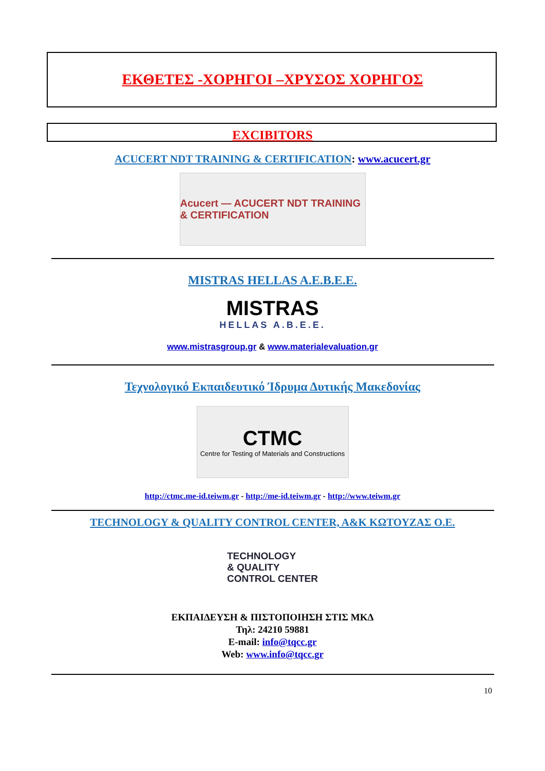ΕΚΘΕΤΕΣ -ΧΟΡΗΓΟΙ –ΧΡΥΣΟΣ ΧΟΡΗΓΟΣ
EXCIBITORS
ACUCERT NDT TRAINING & CERTIFICATION: www.acucert.gr
Acucert — ACUCERT NDT TRAINING & CERTIFICATION
MISTRAS HELLAS A.E.B.E.E.
MISTRAS
HELLAS A.B.E.E.
www.mistrasgroup.gr & www.materialevaluation.gr
Τεχνολογικό Εκπαιδευτικό Ίδρυμα Δυτικής Μακεδονίας
CTMC
Centre for Testing of Materials and Constructions
http://ctmc.me-id.teiwm.gr - http://me-id.teiwm.gr - http://www.teiwm.gr
TECHNOLOGY & QUALITY CONTROL CENTER, A&K ΚΩΤΟΥΖΑΣ Ο.Ε.
TECHNOLOGY
& QUALITY
CONTROL CENTER
ΕΚΠΑΙΔΕΥΣΗ & ΠΙΣΤΟΠΟΙΗΣΗ ΣΤΙΣ ΜΚΔ
Τηλ: 24210 59881
E-mail: info@tqcc.gr
Web: www.info@tqcc.gr
10